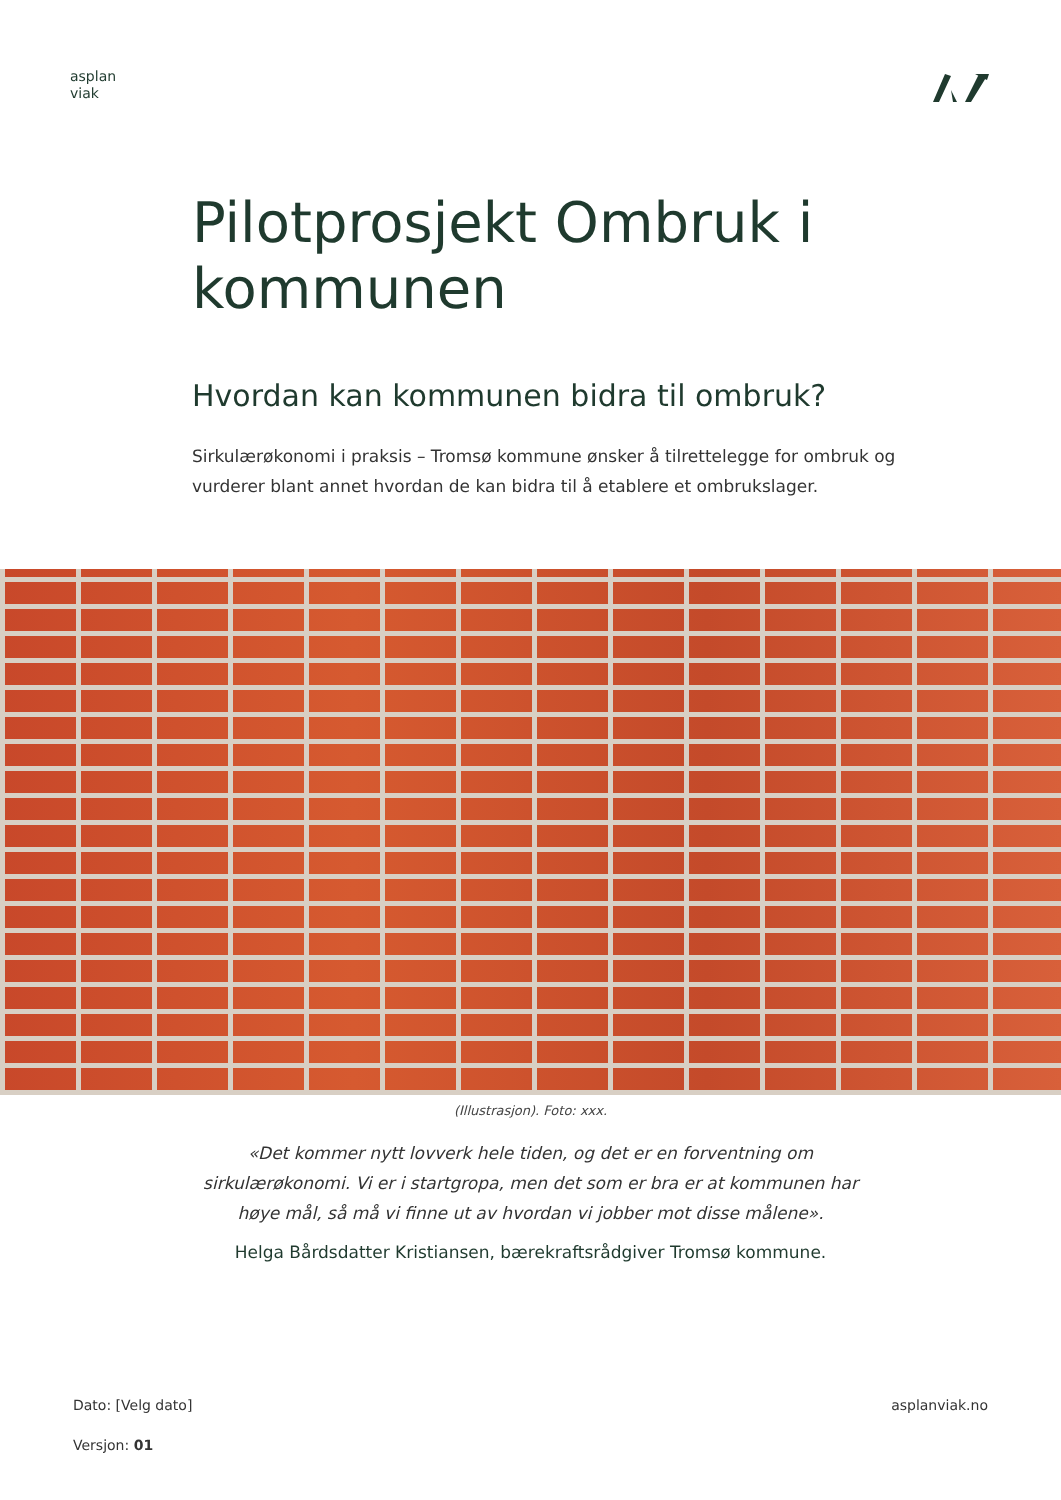asplan
viak
Pilotprosjekt Ombruk i kommunen
Hvordan kan kommunen bidra til ombruk?
Sirkulærøkonomi i praksis – Tromsø kommune ønsker å tilrettelegge for ombruk og vurderer blant annet hvordan de kan bidra til å etablere et ombrukslager.
(Illustrasjon). Foto: xxx.
«Det kommer nytt lovverk hele tiden, og det er en forventning om sirkulærøkonomi. Vi er i startgropa, men det som er bra er at kommunen har høye mål, så må vi finne ut av hvordan vi jobber mot disse målene».
Helga Bårdsdatter Kristiansen, bærekraftsrådgiver Tromsø kommune.
Dato: [Velg dato]
Versjon: 01
asplanviak.no